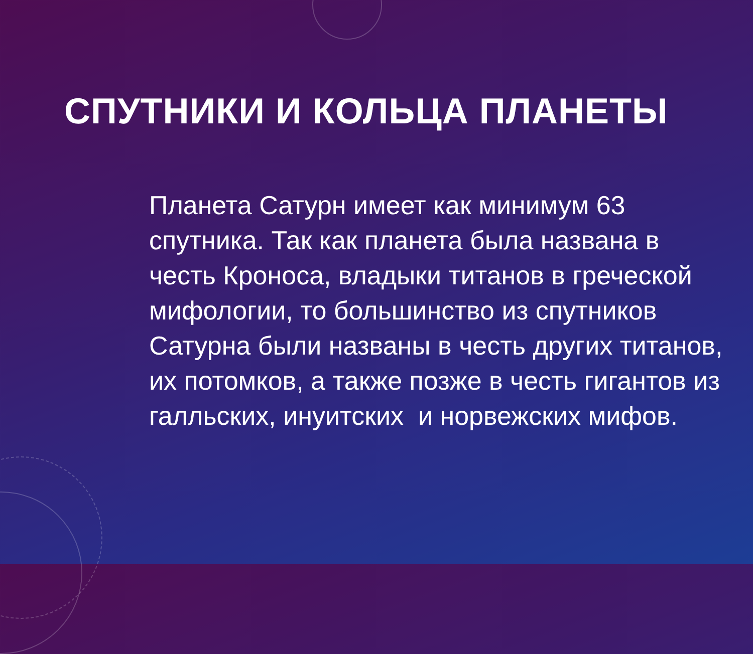СПУТНИКИ И КОЛЬЦА ПЛАНЕТЫ
Планета Сатурн имеет как минимум 63 спутника. Так как планета была названа в честь Кроноса, владыки титанов в греческой мифологии, то большинство из спутников Сатурна были названы в честь других титанов, их потомков, а также позже в честь гигантов из галльских, инуитских и норвежских мифов.